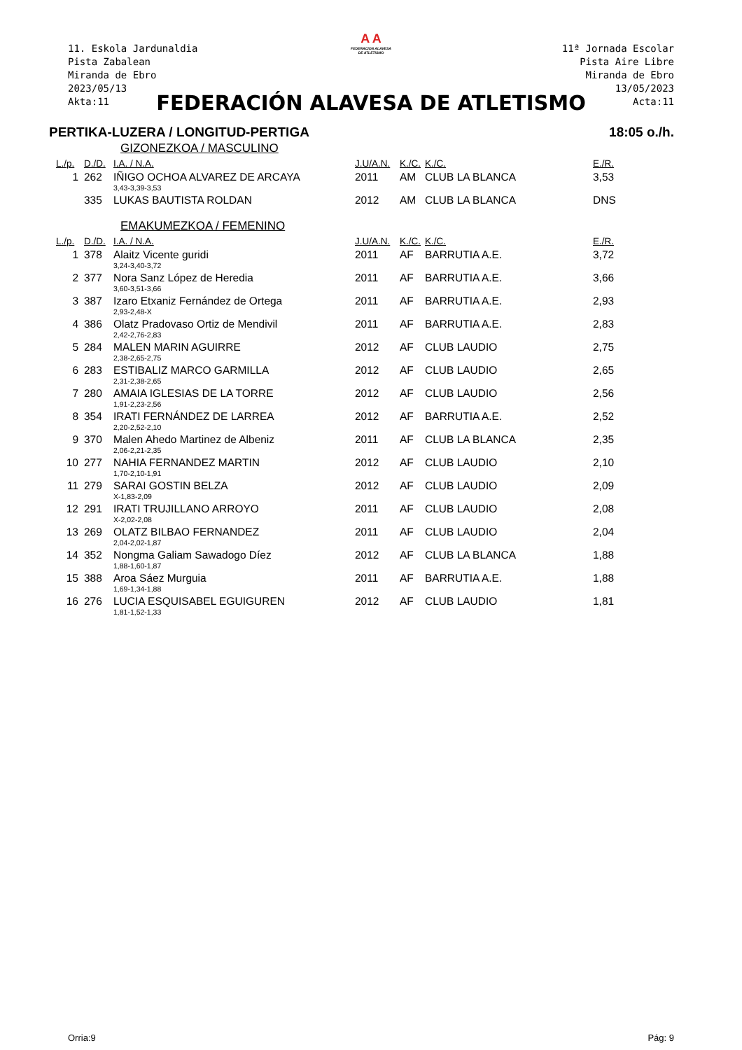11. Eskola Jardunaldia
Pista Zabalean
Miranda de Ebro
2023/05/13
Akta:11
11ª Jornada Escolar
Pista Aire Libre
Miranda de Ebro
13/05/2023
Acta:11
A A
FEDERACION ALAVESA
DE ATLETISMO
FEDERACIÓN ALAVESA DE ATLETISMO
PERTIKA-LUZERA / LONGITUD-PERTIGA 18:05 o./h.
GIZONEZKOA / MASCULINO
| L./p. | D./D. | I.A. / N.A. | J.U/A.N. | K./C. | K./C. | E./R. |
| --- | --- | --- | --- | --- | --- | --- |
| 1 | 262 | IÑIGO OCHOA ALVAREZ DE ARCAYA | 2011 | AM | CLUB LA BLANCA | 3,53 |
| | | 3,43-3,39-3,53 | | | | |
| | 335 | LUKAS BAUTISTA ROLDAN | 2012 | AM | CLUB LA BLANCA | DNS |
EMAKUMEZKOA / FEMENINO
| L./p. | D./D. | I.A. / N.A. | J.U/A.N. | K./C. | K./C. | E./R. |
| --- | --- | --- | --- | --- | --- | --- |
| 1 | 378 | Alaitz Vicente guridi | 2011 | AF | BARRUTIA A.E. | 3,72 |
| | | 3,24-3,40-3,72 | | | | |
| 2 | 377 | Nora Sanz López de Heredia | 2011 | AF | BARRUTIA A.E. | 3,66 |
| | | 3,60-3,51-3,66 | | | | |
| 3 | 387 | Izaro Etxaniz Fernández de Ortega | 2011 | AF | BARRUTIA A.E. | 2,93 |
| | | 2,93-2,48-X | | | | |
| 4 | 386 | Olatz Pradovaso Ortiz de Mendivil | 2011 | AF | BARRUTIA A.E. | 2,83 |
| | | 2,42-2,76-2,83 | | | | |
| 5 | 284 | MALEN MARIN AGUIRRE | 2012 | AF | CLUB LAUDIO | 2,75 |
| | | 2,38-2,65-2,75 | | | | |
| 6 | 283 | ESTIBALIZ MARCO GARMILLA | 2012 | AF | CLUB LAUDIO | 2,65 |
| | | 2,31-2,38-2,65 | | | | |
| 7 | 280 | AMAIA IGLESIAS DE LA TORRE | 2012 | AF | CLUB LAUDIO | 2,56 |
| | | 1,91-2,23-2,56 | | | | |
| 8 | 354 | IRATI FERNÁNDEZ DE LARREA | 2012 | AF | BARRUTIA A.E. | 2,52 |
| | | 2,20-2,52-2,10 | | | | |
| 9 | 370 | Malen Ahedo Martinez de Albeniz | 2011 | AF | CLUB LA BLANCA | 2,35 |
| | | 2,06-2,21-2,35 | | | | |
| 10 | 277 | NAHIA FERNANDEZ MARTIN | 2012 | AF | CLUB LAUDIO | 2,10 |
| | | 1,70-2,10-1,91 | | | | |
| 11 | 279 | SARAI GOSTIN BELZA | 2012 | AF | CLUB LAUDIO | 2,09 |
| | | X-1,83-2,09 | | | | |
| 12 | 291 | IRATI TRUJILLANO ARROYO | 2011 | AF | CLUB LAUDIO | 2,08 |
| | | X-2,02-2,08 | | | | |
| 13 | 269 | OLATZ BILBAO FERNANDEZ | 2011 | AF | CLUB LAUDIO | 2,04 |
| | | 2,04-2,02-1,87 | | | | |
| 14 | 352 | Nongma Galiam Sawadogo Díez | 2012 | AF | CLUB LA BLANCA | 1,88 |
| | | 1,88-1,60-1,87 | | | | |
| 15 | 388 | Aroa Sáez Murguia | 2011 | AF | BARRUTIA A.E. | 1,88 |
| | | 1,69-1,34-1,88 | | | | |
| 16 | 276 | LUCIA ESQUISABEL EGUIGUREN | 2012 | AF | CLUB LAUDIO | 1,81 |
| | | 1,81-1,52-1,33 | | | | |
Orria:9 Pág: 9